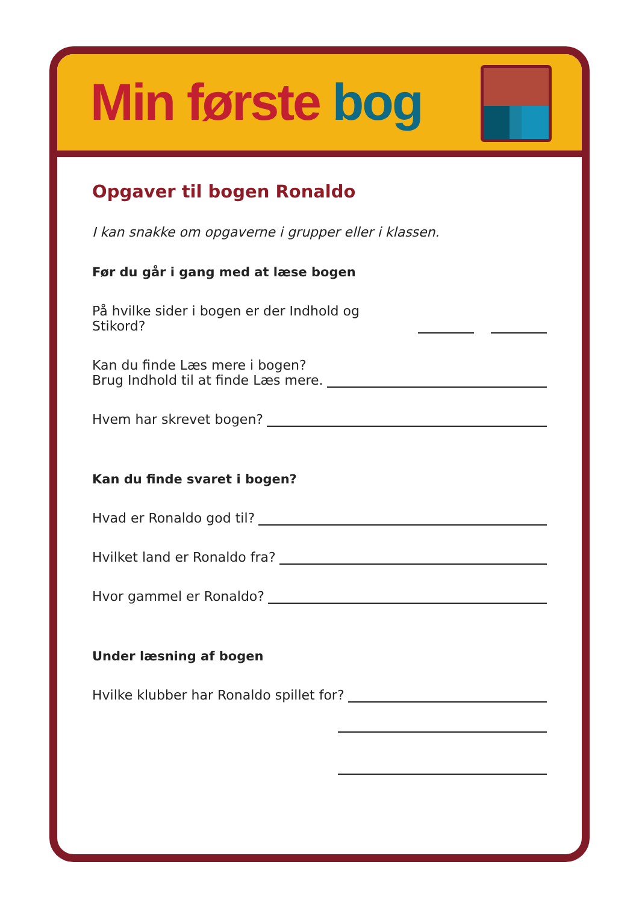Min første bog
Opgaver til bogen Ronaldo
I kan snakke om opgaverne i grupper eller i klassen.
Før du går i gang med at læse bogen
På hvilke sider i bogen er der Indhold og Stikord?
Kan du finde Læs mere i bogen?
Brug Indhold til at finde Læs mere.
Hvem har skrevet bogen?
Kan du finde svaret i bogen?
Hvad er Ronaldo god til?
Hvilket land er Ronaldo fra?
Hvor gammel er Ronaldo?
Under læsning af bogen
Hvilke klubber har Ronaldo spillet for?